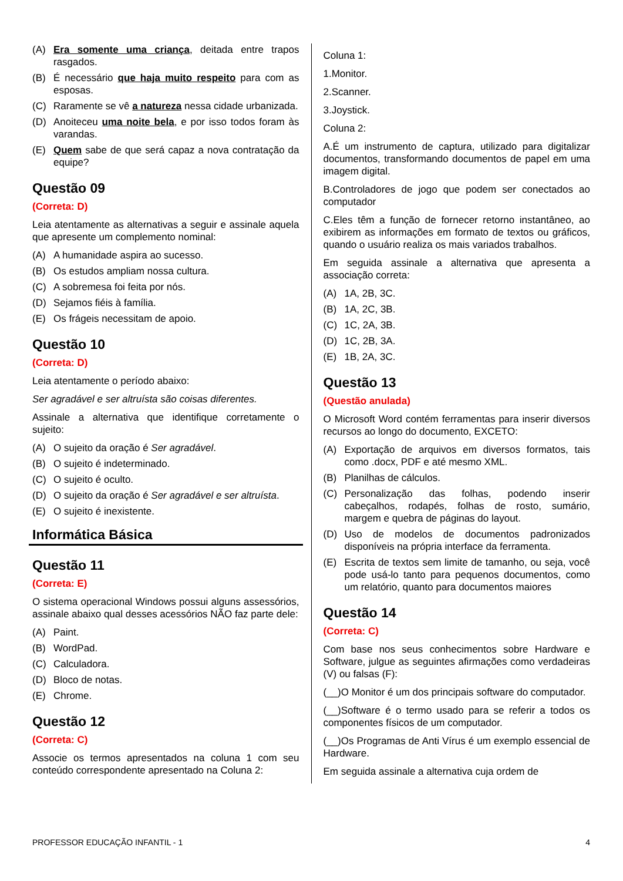(A) Era somente uma criança, deitada entre trapos rasgados.
(B) É necessário que haja muito respeito para com as esposas.
(C) Raramente se vê a natureza nessa cidade urbanizada.
(D) Anoiteceu uma noite bela, e por isso todos foram às varandas.
(E) Quem sabe de que será capaz a nova contratação da equipe?
Questão 09
(Correta: D)
Leia atentamente as alternativas a seguir e assinale aquela que apresente um complemento nominal:
(A) A humanidade aspira ao sucesso.
(B) Os estudos ampliam nossa cultura.
(C) A sobremesa foi feita por nós.
(D) Sejamos fiéis à família.
(E) Os frágeis necessitam de apoio.
Questão 10
(Correta: D)
Leia atentamente o período abaixo:
Ser agradável e ser altruísta são coisas diferentes.
Assinale a alternativa que identifique corretamente o sujeito:
(A) O sujeito da oração é Ser agradável.
(B) O sujeito é indeterminado.
(C) O sujeito é oculto.
(D) O sujeito da oração é Ser agradável e ser altruísta.
(E) O sujeito é inexistente.
Informática Básica
Questão 11
(Correta: E)
O sistema operacional Windows possui alguns assessórios, assinale abaixo qual desses acessórios NÃO faz parte dele:
(A) Paint.
(B) WordPad.
(C) Calculadora.
(D) Bloco de notas.
(E) Chrome.
Questão 12
(Correta: C)
Associe os termos apresentados na coluna 1 com seu conteúdo correspondente apresentado na Coluna 2:
Coluna 1:
1.Monitor.
2.Scanner.
3.Joystick.
Coluna 2:
A.É um instrumento de captura, utilizado para digitalizar documentos, transformando documentos de papel em uma imagem digital.
B.Controladores de jogo que podem ser conectados ao computador
C.Eles têm a função de fornecer retorno instantâneo, ao exibirem as informações em formato de textos ou gráficos, quando o usuário realiza os mais variados trabalhos.
Em seguida assinale a alternativa que apresenta a associação correta:
(A) 1A, 2B, 3C.
(B) 1A, 2C, 3B.
(C) 1C, 2A, 3B.
(D) 1C, 2B, 3A.
(E) 1B, 2A, 3C.
Questão 13
(Questão anulada)
O Microsoft Word contém ferramentas para inserir diversos recursos ao longo do documento, EXCETO:
(A) Exportação de arquivos em diversos formatos, tais como .docx, PDF e até mesmo XML.
(B) Planilhas de cálculos.
(C) Personalização das folhas, podendo inserir cabeçalhos, rodapés, folhas de rosto, sumário, margem e quebra de páginas do layout.
(D) Uso de modelos de documentos padronizados disponíveis na própria interface da ferramenta.
(E) Escrita de textos sem limite de tamanho, ou seja, você pode usá-lo tanto para pequenos documentos, como um relatório, quanto para documentos maiores
Questão 14
(Correta: C)
Com base nos seus conhecimentos sobre Hardware e Software, julgue as seguintes afirmações como verdadeiras (V) ou falsas (F):
(__)O Monitor é um dos principais software do computador.
(__)Software é o termo usado para se referir a todos os componentes físicos de um computador.
(__)Os Programas de Anti Vírus é um exemplo essencial de Hardware.
Em seguida assinale a alternativa cuja ordem de
PROFESSOR EDUCAÇÃO INFANTIL - 1 4